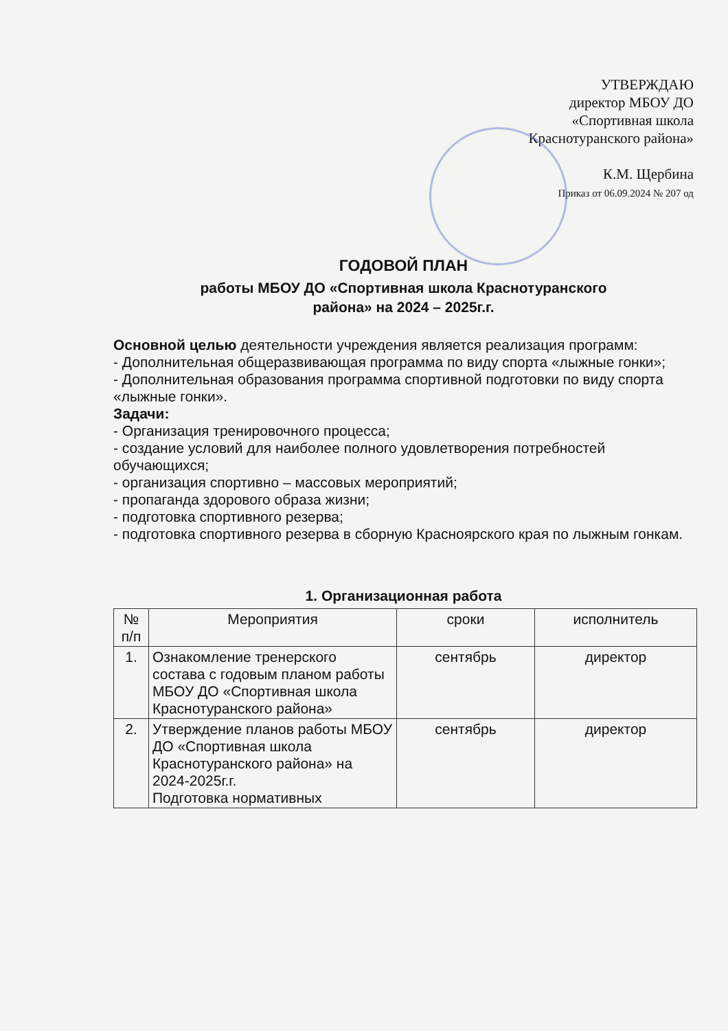УТВЕРЖДАЮ
директор МБОУ ДО
«Спортивная школа
Краснотуранского района»
К.М. Щербина
Приказ от 06.09.2024 № 207 од
ГОДОВОЙ ПЛАН
работы МБОУ ДО «Спортивная школа Краснотуранского
района» на 2024 – 2025г.г.
Основной целью деятельности учреждения является реализация программ:
- Дополнительная общеразвивающая программа по виду спорта «лыжные гонки»;
- Дополнительная образования программа спортивной подготовки по виду спорта «лыжные гонки».
Задачи:
- Организация тренировочного процесса;
- создание условий для наиболее полного удовлетворения потребностей обучающихся;
- организация спортивно – массовых мероприятий;
- пропаганда здорового образа жизни;
- подготовка спортивного резерва;
- подготовка спортивного резерва в сборную Красноярского края по лыжным гонкам.
1. Организационная работа
| № п/п | Мероприятия | сроки | исполнитель |
| --- | --- | --- | --- |
| 1. | Ознакомление тренерского состава с годовым планом работы МБОУ ДО «Спортивная школа Краснотуранского района» | сентябрь | директор |
| 2. | Утверждение планов работы МБОУ ДО «Спортивная школа Краснотуранского района» на 2024-2025г.г. Подготовка нормативных | сентябрь | директор |